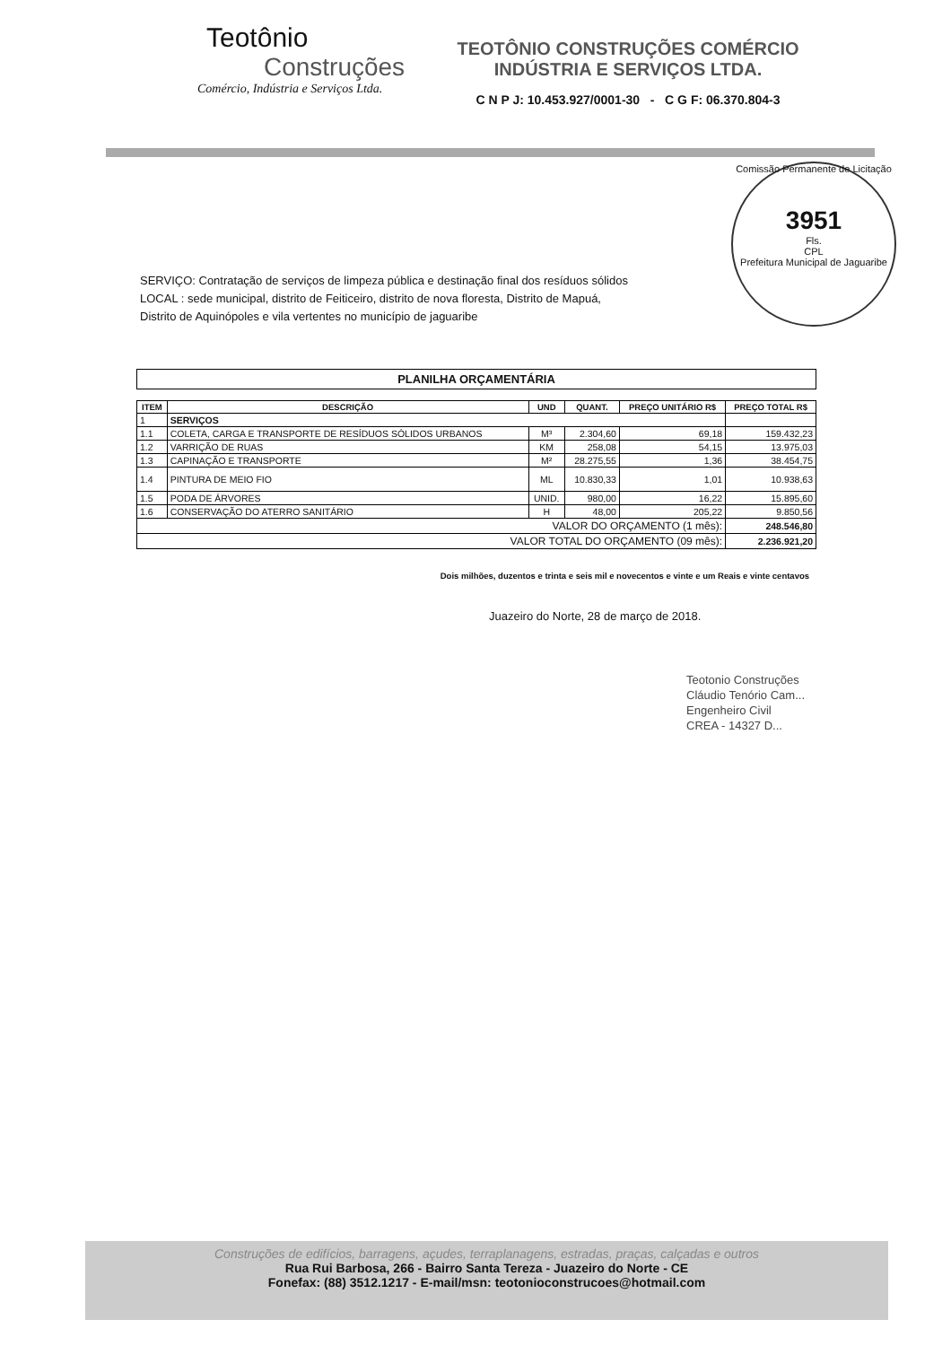Teotônio
Construções
Comércio, Indústria e Serviços Ltda.
TEOTÔNIO CONSTRUÇÕES COMÉRCIO
INDÚSTRIA E SERVIÇOS LTDA.
C N P J: 10.453.927/0001-30 - C G F: 06.370.804-3
Comissão Permanente de Licitação
3951
Fls.
CPL
Prefeitura Municipal de Jaguaribe
SERVIÇO: Contratação de serviços de limpeza pública e destinação final dos resíduos sólidos
LOCAL : sede municipal, distrito de Feiticeiro, distrito de nova floresta, Distrito de Mapuá,
Distrito de Aquinópoles e vila vertentes no município de jaguaribe
PLANILHA ORÇAMENTÁRIA
| ITEM | DESCRIÇÃO | UND | QUANT. | PREÇO UNITÁRIO R$ | PREÇO TOTAL R$ |
| --- | --- | --- | --- | --- | --- |
| 1 | SERVIÇOS | | | | |
| 1.1 | COLETA, CARGA E TRANSPORTE DE RESÍDUOS SÓLIDOS URBANOS | M³ | 2.304,60 | 69,18 | 159.432,23 |
| 1.2 | VARRIÇÃO DE RUAS | KM | 258,08 | 54,15 | 13.975,03 |
| 1.3 | CAPINAÇÃO E TRANSPORTE | M² | 28.275,55 | 1,36 | 38.454,75 |
| 1.4 | PINTURA DE MEIO FIO | ML | 10.830,33 | 1,01 | 10.938,63 |
| 1.5 | PODA DE ÁRVORES | UNID. | 980,00 | 16,22 | 15.895,60 |
| 1.6 | CONSERVAÇÃO DO ATERRO SANITÁRIO | H | 48,00 | 205,22 | 9.850,56 |
| VALOR DO ORÇAMENTO (1 mês): | | | | | 248.546,80 |
| VALOR TOTAL DO ORÇAMENTO (09 mês): | | | | | 2.236.921,20 |
Dois milhões, duzentos e trinta e seis mil e novecentos e vinte e um Reais e vinte centavos
Juazeiro do Norte, 28 de março de 2018.
Teotonio Construções
Cláudio Tenório Cam...
Engenheiro Civil
CREA - 14327 D...
Construções de edifícios, barragens, açudes, terraplanagens, estradas, praças, calçadas e outros
Rua Rui Barbosa, 266 - Bairro Santa Tereza - Juazeiro do Norte - CE
Fonefax: (88) 3512.1217 - E-mail/msn: teotonioconstrucoes@hotmail.com